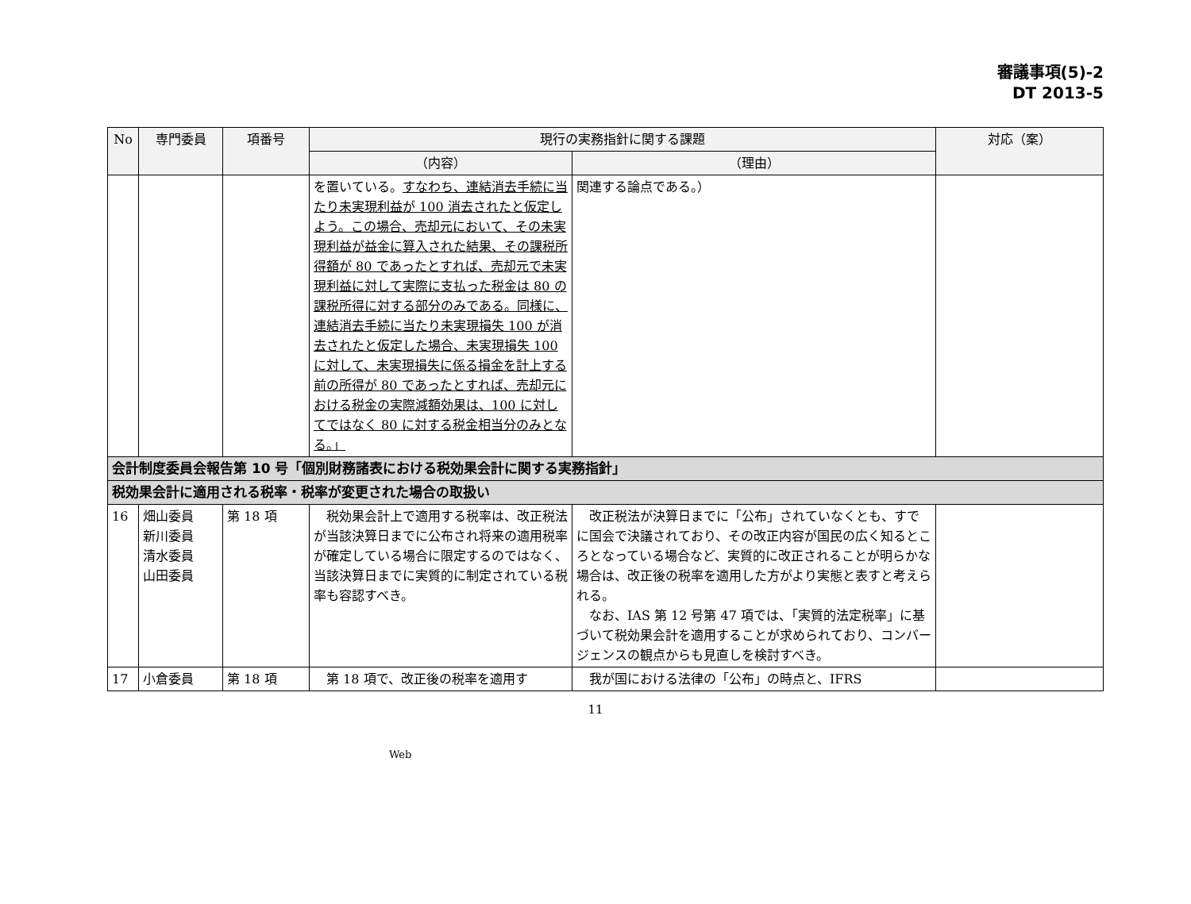審議事項(5)-2
DT 2013-5
| No | 専門委員 | 項番号 | 現行の実務指針に関する課題 | | 対応（案） |
| --- | --- | --- | --- | --- | --- |
| | | | （内容） | （理由） | |
| | | | を置いている。 すなわち、連結消去手続に当たり未実現利益が 100 消去されたと仮定しよう。この場合、売却元において、その未実現利益が益金に算入された結果、その課税所得額が 80 であったとすれば、売却元で未実現利益に対して実際に支払った税金は 80 の課税所得に対する部分のみである。同様に、連結消去手続に当たり未実現損失 100 が消去されたと仮定した場合、未実現損失 100 に対して、未実現損失に係る損金を計上する前の所得が 80 であったとすれば、売却元における税金の実際減額効果は、100 に対してではなく 80 に対する税金相当分のみとなる。」 | 関連する論点である。） | |
| 会計制度委員会報告第 10 号「個別財務諸表における税効果会計に関する実務指針」 | | | | | |
| 税効果会計に適用される税率・税率が変更された場合の取扱い | | | | | |
| 16 | 畑山委員 新川委員 清水委員 山田委員 | 第 18 項 | 税効果会計上で適用する税率は、改正税法が当該決算日までに公布され将来の適用税率が確定している場合に限定するのではなく、当該決算日までに実質的に制定されている税率も容認すべき。 | 改正税法が決算日までに「公布」されていなくとも、すでに国会で決議されており、その改正内容が国民の広く知るところとなっている場合など、実質的に改正されることが明らかな場合は、改正後の税率を適用した方がより実態と表すと考えられる。 なお、IAS 第 12 号第 47 項では、「実質的法定税率」に基づいて税効果会計を適用することが求められており、コンバージェンスの観点からも見直しを検討すべき。 | |
| 17 | 小倉委員 | 第 18 項 | 第 18 項で、改正後の税率を適用す | 我が国における法律の「公布」の時点と、IFRS | |
11
Web